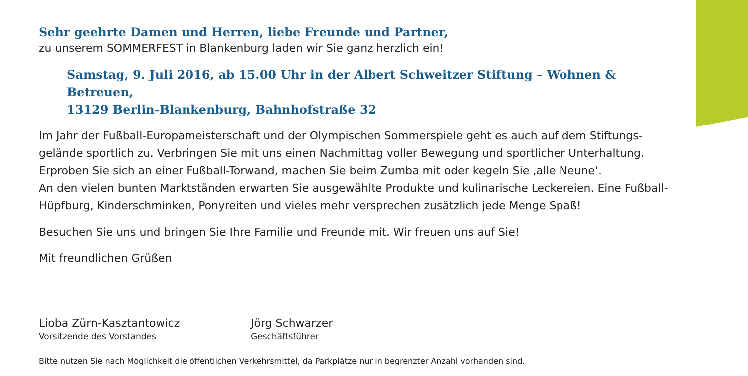Sehr geehrte Damen und Herren, liebe Freunde und Partner,
zu unserem SOMMERFEST in Blankenburg laden wir Sie ganz herzlich ein!
Samstag, 9. Juli 2016, ab 15.00 Uhr in der Albert Schweitzer Stiftung – Wohnen & Betreuen,
13129 Berlin-Blankenburg, Bahnhofstraße 32
Im Jahr der Fußball-Europameisterschaft und der Olympischen Sommerspiele geht es auch auf dem Stiftungs-gelände sportlich zu. Verbringen Sie mit uns einen Nachmittag voller Bewegung und sportlicher Unterhaltung. Erproben Sie sich an einer Fußball-Torwand, machen Sie beim Zumba mit oder kegeln Sie ‚alle Neune‘.
An den vielen bunten Marktständen erwarten Sie ausgewählte Produkte und kulinarische Leckereien. Eine Fußball-Hüpfburg, Kinderschminken, Ponyreiten und vieles mehr versprechen zusätzlich jede Menge Spaß!
Besuchen Sie uns und bringen Sie Ihre Familie und Freunde mit. Wir freuen uns auf Sie!
Mit freundlichen Grüßen
Lioba Zürn-Kasztantowicz
Vorsitzende des Vorstandes
Jörg Schwarzer
Geschäftsführer
Bitte nutzen Sie nach Möglichkeit die öffentlichen Verkehrsmittel, da Parkplätze nur in begrenzter Anzahl vorhanden sind.